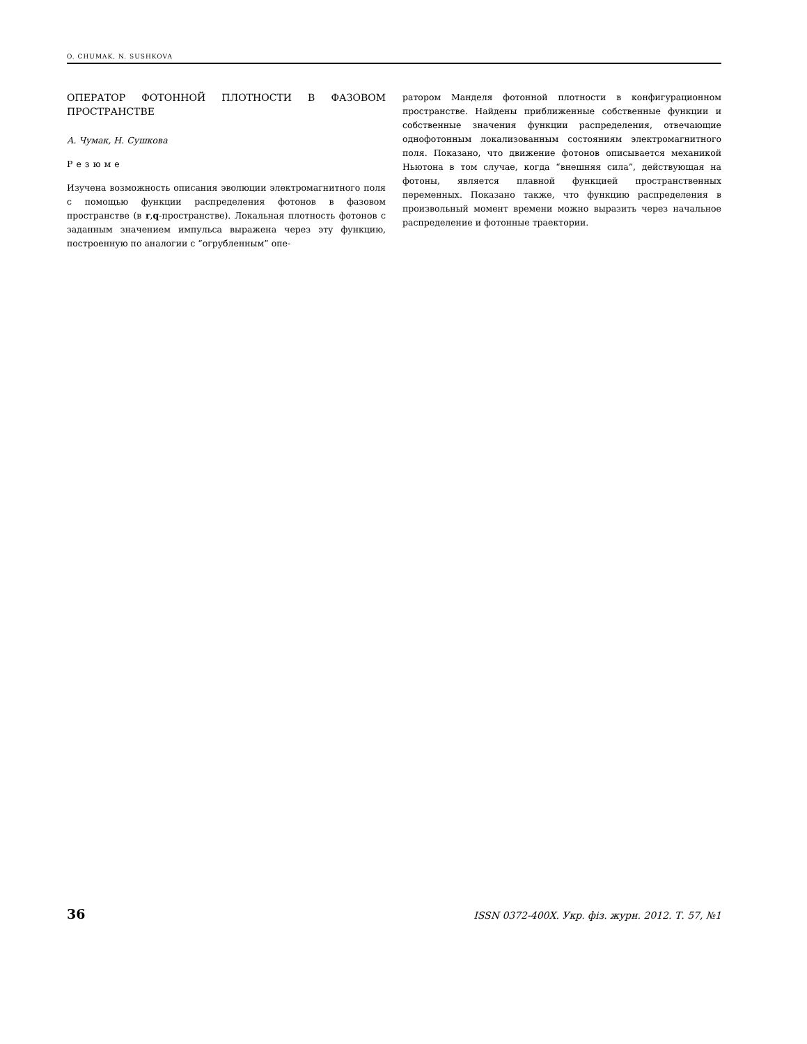O. CHUMAK, N. SUSHKOVA
ОПЕРАТОР ФОТОННОЙ ПЛОТНОСТИ В ФАЗОВОМ ПРОСТРАНСТВЕ
А. Чумак, Н. Сушкова
Резюме
Изучена возможность описания эволюции электромагнитного поля с помощью функции распределения фотонов в фазовом пространстве (в r,q-пространстве). Локальная плотность фотонов с заданным значением импульса выражена через эту функцию, построенную по аналогии с “огрубленным” опе-
ратором Манделя фотонной плотности в конфигурационном пространстве. Найдены приближенные собственные функции и собственные значения функции распределения, отвечающие однофотонным локализованным состояниям электромагнитного поля. Показано, что движение фотонов описывается механикой Ньютона в том случае, когда “внешняя сила”, действующая на фотоны, является плавной функцией пространственных переменных. Показано также, что функцию распределения в произвольный момент времени можно выразить через начальное распределение и фотонные траектории.
36 ISSN 0372-400X. Укр. фіз. журн. 2012. Т. 57, №1